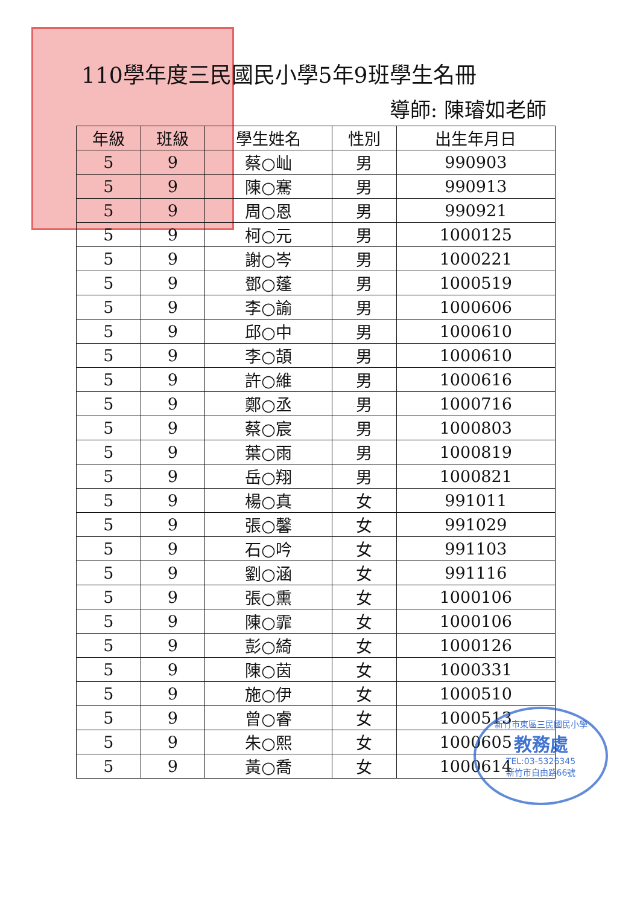110學年度三民國民小學5年9班學生名冊
導師: 陳璿如老師
| 年級 | 班級 | 學生姓名 | 性別 | 出生年月日 |
| --- | --- | --- | --- | --- |
| 5 | 9 | 蔡○屾 | 男 | 990903 |
| 5 | 9 | 陳○騫 | 男 | 990913 |
| 5 | 9 | 周○恩 | 男 | 990921 |
| 5 | 9 | 柯○元 | 男 | 1000125 |
| 5 | 9 | 謝○岑 | 男 | 1000221 |
| 5 | 9 | 鄧○蓬 | 男 | 1000519 |
| 5 | 9 | 李○諭 | 男 | 1000606 |
| 5 | 9 | 邱○中 | 男 | 1000610 |
| 5 | 9 | 李○頡 | 男 | 1000610 |
| 5 | 9 | 許○維 | 男 | 1000616 |
| 5 | 9 | 鄭○丞 | 男 | 1000716 |
| 5 | 9 | 蔡○宸 | 男 | 1000803 |
| 5 | 9 | 葉○雨 | 男 | 1000819 |
| 5 | 9 | 岳○翔 | 男 | 1000821 |
| 5 | 9 | 楊○真 | 女 | 991011 |
| 5 | 9 | 張○馨 | 女 | 991029 |
| 5 | 9 | 石○吟 | 女 | 991103 |
| 5 | 9 | 劉○涵 | 女 | 991116 |
| 5 | 9 | 張○熏 | 女 | 1000106 |
| 5 | 9 | 陳○霏 | 女 | 1000106 |
| 5 | 9 | 彭○綺 | 女 | 1000126 |
| 5 | 9 | 陳○茵 | 女 | 1000331 |
| 5 | 9 | 施○伊 | 女 | 1000510 |
| 5 | 9 | 曾○睿 | 女 | 1000513 |
| 5 | 9 | 朱○熙 | 女 | 1000605 |
| 5 | 9 | 黃○喬 | 女 | 1000614 |
新竹市東區三民國民小學
教務處
TEL:03-5326345
新竹市自由路66號